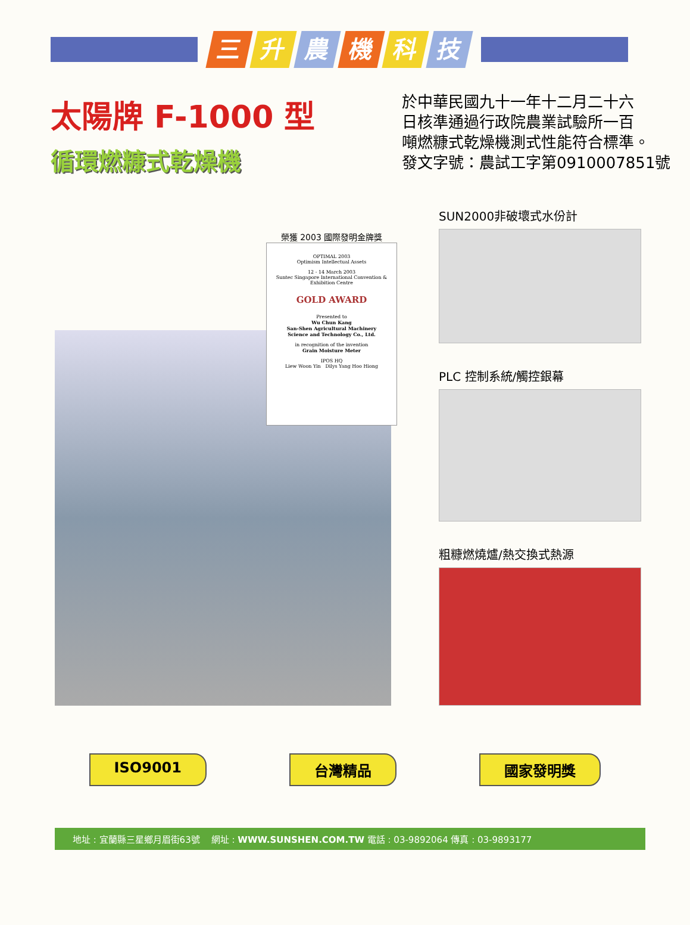三升農機科技
太陽牌 F-1000 型
循環燃糠式乾燥機
於中華民國九十一年十二月二十六
日核準通過行政院農業試驗所一百
噸燃糠式乾燥機測式性能符合標準。
發文字號：農試工字第0910007851號
榮獲 2003 國際發明金牌獎
OPTIMAL 2003
Optimism Intellectual Assets
12 - 14 March 2003
Suntec Singapore International Convention & Exhibition Centre
GOLD AWARD
Presented to
Wu Chun Kang
San-Shen Agricultural Machinery
Science and Technology Co., Ltd.
in recognition of the invention
Grain Moisture Meter
IPOS HQ
Liew Woon Yin Dilys Yang Hoo Hiong
SUN2000非破壞式水份計
PLC 控制系統/觸控銀幕
粗糠燃燒爐/熱交換式熱源
ISO9001 台灣精品 國家發明獎
地址 : 宜蘭縣三星鄉月眉街63號 網址 : WWW.SUNSHEN.COM.TW 電話 : 03-9892064 傳真 : 03-9893177